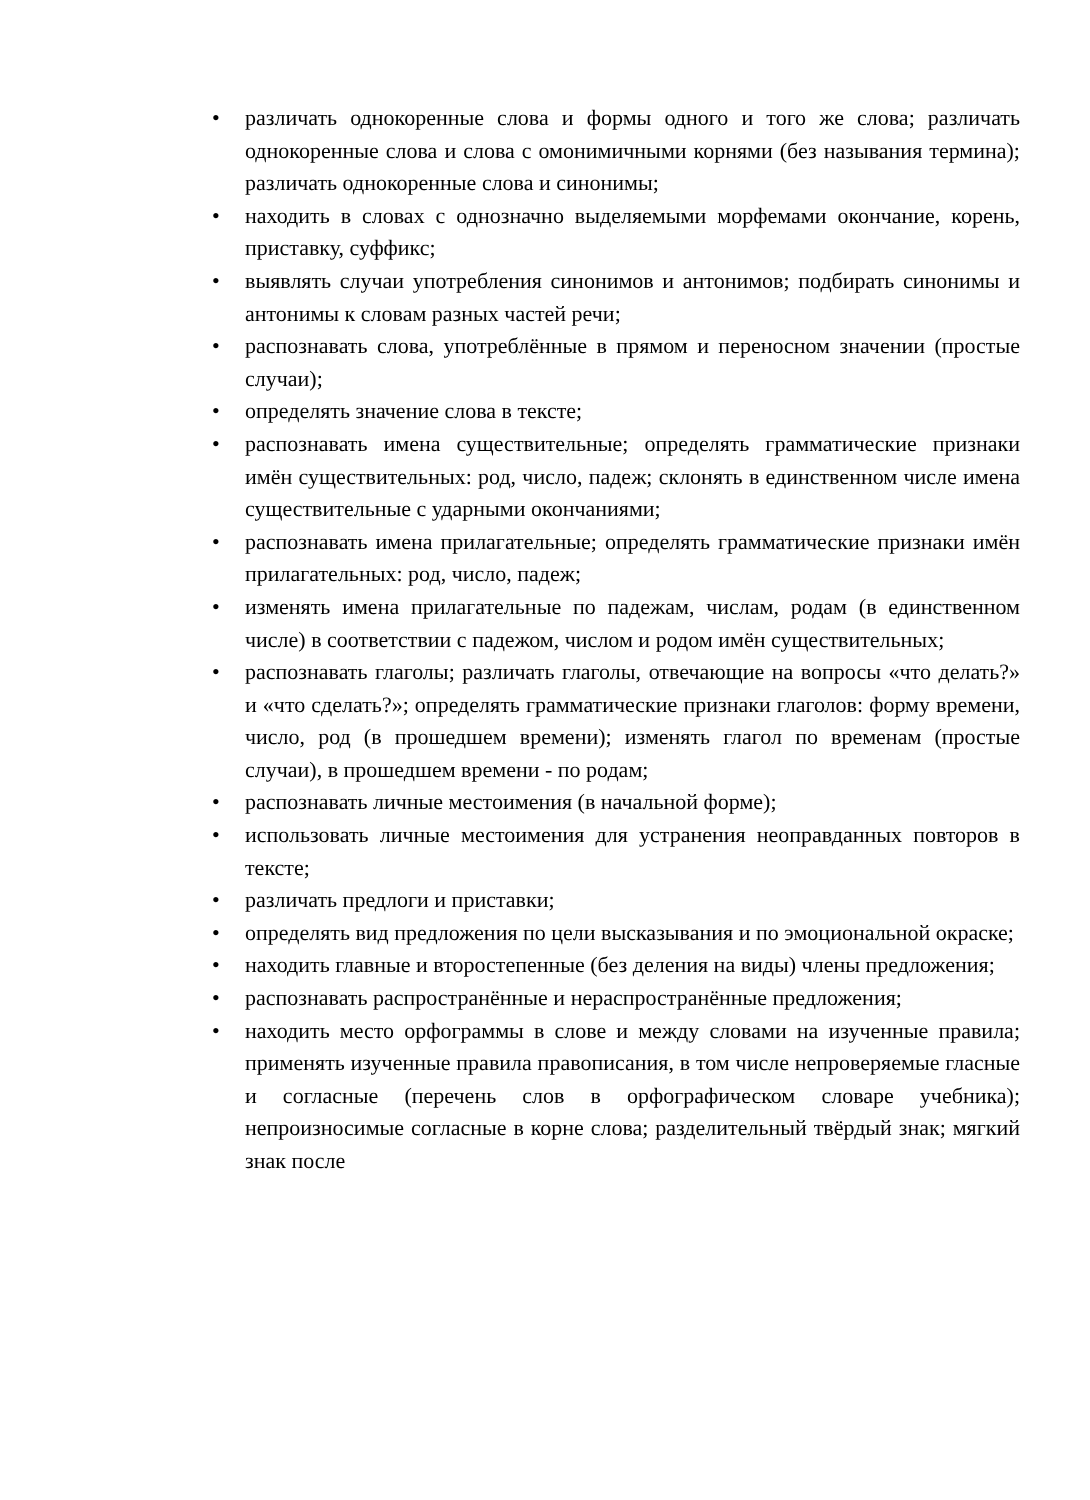• различать однокоренные слова и формы одного и того же слова; различать однокоренные слова и слова с омонимичными корнями (без называния термина); различать однокоренные слова и синонимы;
• находить в словах с однозначно выделяемыми морфемами окончание, корень, приставку, суффикс;
• выявлять случаи употребления синонимов и антонимов; подбирать синонимы и антонимы к словам разных частей речи;
• распознавать слова, употреблённые в прямом и переносном значении (простые случаи);
• определять значение слова в тексте;
• распознавать имена существительные; определять грамматические признаки имён существительных: род, число, падеж; склонять в единственном числе имена существительные с ударными окончаниями;
• распознавать имена прилагательные; определять грамматические признаки имён прилагательных: род, число, падеж;
• изменять имена прилагательные по падежам, числам, родам (в единственном числе) в соответствии с падежом, числом и родом имён существительных;
• распознавать глаголы; различать глаголы, отвечающие на вопросы «что делать?» и «что сделать?»; определять грамматические признаки глаголов: форму времени, число, род (в прошедшем времени); изменять глагол по временам (простые случаи), в прошедшем времени - по родам;
• распознавать личные местоимения (в начальной форме);
• использовать личные местоимения для устранения неоправданных повторов в тексте;
• различать предлоги и приставки;
• определять вид предложения по цели высказывания и по эмоциональной окраске;
• находить главные и второстепенные (без деления на виды) члены предложения;
• распознавать распространённые и нераспространённые предложения;
• находить место орфограммы в слове и между словами на изученные правила; применять изученные правила правописания, в том числе непроверяемые гласные и согласные (перечень слов в орфографическом словаре учебника); непроизносимые согласные в корне слова; разделительный твёрдый знак; мягкий знак после